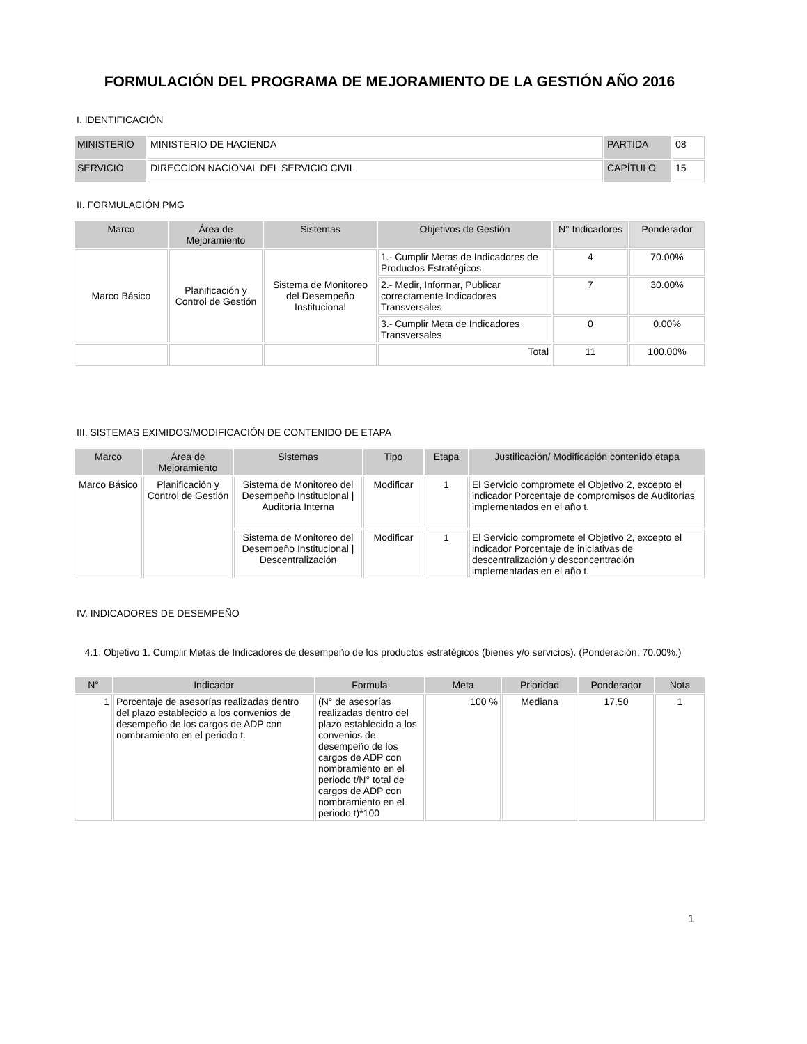FORMULACIÓN DEL PROGRAMA DE MEJORAMIENTO DE LA GESTIÓN AÑO 2016
I. IDENTIFICACIÓN
| MINISTERIO | MINISTERIO DE HACIENDA | PARTIDA | 08 |
| SERVICIO | DIRECCION NACIONAL DEL SERVICIO CIVIL | CAPÍTULO | 15 |
II. FORMULACIÓN PMG
| Marco | Área de Mejoramiento | Sistemas | Objetivos de Gestión | N° Indicadores | Ponderador |
| --- | --- | --- | --- | --- | --- |
| Marco Básico | Planificación y Control de Gestión | Sistema de Monitoreo del Desempeño Institucional | 1.- Cumplir Metas de Indicadores de Productos Estratégicos | 4 | 70.00% |
| | | | 2.- Medir, Informar, Publicar correctamente Indicadores Transversales | 7 | 30.00% |
| | | | 3.- Cumplir Meta de Indicadores Transversales | 0 | 0.00% |
| | | | Total | 11 | 100.00% |
III. SISTEMAS EXIMIDOS/MODIFICACIÓN DE CONTENIDO DE ETAPA
| Marco | Área de Mejoramiento | Sistemas | Tipo | Etapa | Justificación/ Modificación contenido etapa |
| --- | --- | --- | --- | --- | --- |
| Marco Básico | Planificación y Control de Gestión | Sistema de Monitoreo del Desempeño Institucional / Auditoría Interna | Modificar | 1 | El Servicio compromete el Objetivo 2, excepto el indicador Porcentaje de compromisos de Auditorías implementados en el año t. |
| | | Sistema de Monitoreo del Desempeño Institucional / Descentralización | Modificar | 1 | El Servicio compromete el Objetivo 2, excepto el indicador Porcentaje de iniciativas de descentralización y desconcentración implementadas en el año t. |
IV. INDICADORES DE DESEMPEÑO
4.1. Objetivo 1. Cumplir Metas de Indicadores de desempeño de los productos estratégicos (bienes y/o servicios). (Ponderación: 70.00%.)
| N° | Indicador | Formula | Meta | Prioridad | Ponderador | Nota |
| --- | --- | --- | --- | --- | --- | --- |
| 1 | Porcentaje de asesorías realizadas dentro del plazo establecido a los convenios de desempeño de los cargos de ADP con nombramiento en el periodo t. | (N° de asesorías realizadas dentro del plazo establecido a los convenios de desempeño de los cargos de ADP con nombramiento en el periodo t/N° total de cargos de ADP con nombramiento en el periodo t)*100 | 100 % | Mediana | 17.50 | 1 |
1